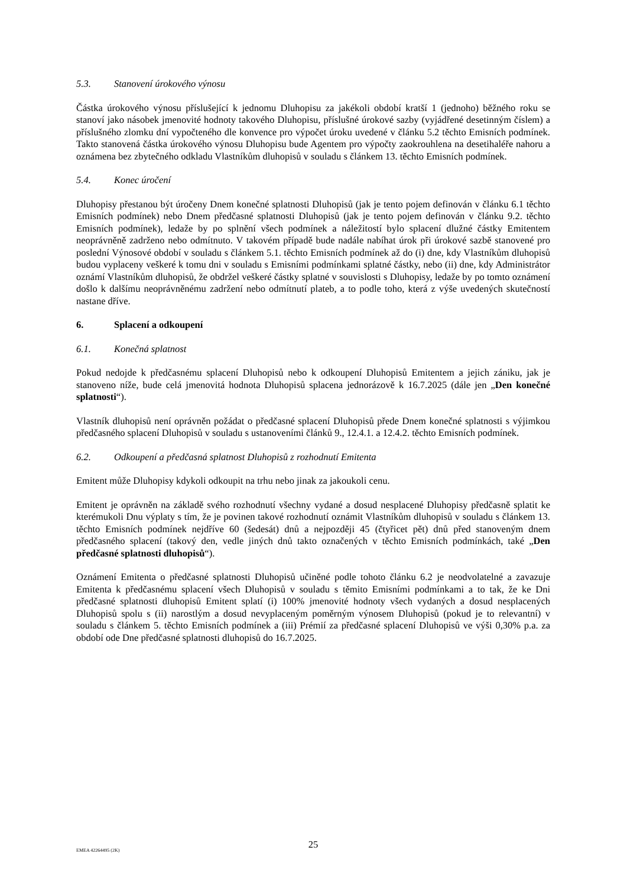5.3. Stanovení úrokového výnosu
Částka úrokového výnosu příslušející k jednomu Dluhopisu za jakékoli období kratší 1 (jednoho) běžného roku se stanoví jako násobek jmenovité hodnoty takového Dluhopisu, příslušné úrokové sazby (vyjádřené desetinným číslem) a příslušného zlomku dní vypočteného dle konvence pro výpočet úroku uvedené v článku 5.2 těchto Emisních podmínek. Takto stanovená částka úrokového výnosu Dluhopisu bude Agentem pro výpočty zaokrouhlena na desetihaléře nahoru a oznámena bez zbytečného odkladu Vlastníkům dluhopisů v souladu s článkem 13. těchto Emisních podmínek.
5.4. Konec úročení
Dluhopisy přestanou být úročeny Dnem konečné splatnosti Dluhopisů (jak je tento pojem definován v článku 6.1 těchto Emisních podmínek) nebo Dnem předčasné splatnosti Dluhopisů (jak je tento pojem definován v článku 9.2. těchto Emisních podmínek), ledaže by po splnění všech podmínek a náležitostí bylo splacení dlužné částky Emitentem neoprávněně zadrženo nebo odmítnuto. V takovém případě bude nadále nabíhat úrok při úrokové sazbě stanovené pro poslední Výnosové období v souladu s článkem 5.1. těchto Emisních podmínek až do (i) dne, kdy Vlastníkům dluhopisů budou vyplaceny veškeré k tomu dni v souladu s Emisními podmínkami splatné částky, nebo (ii) dne, kdy Administrátor oznámí Vlastníkům dluhopisů, že obdržel veškeré částky splatné v souvislosti s Dluhopisy, ledaže by po tomto oznámení došlo k dalšímu neoprávněnému zadržení nebo odmítnutí plateb, a to podle toho, která z výše uvedených skutečností nastane dříve.
6. Splacení a odkoupení
6.1. Konečná splatnost
Pokud nedojde k předčasnému splacení Dluhopisů nebo k odkoupení Dluhopisů Emitentem a jejich zániku, jak je stanoveno níže, bude celá jmenovitá hodnota Dluhopisů splacena jednorázově k 16.7.2025 (dále jen „Den konečné splatnosti“).
Vlastník dluhopisů není oprávněn požádat o předčasné splacení Dluhopisů přede Dnem konečné splatnosti s výjimkou předčasného splacení Dluhopisů v souladu s ustanoveními článků 9., 12.4.1. a 12.4.2. těchto Emisních podmínek.
6.2. Odkoupení a předčasná splatnost Dluhopisů z rozhodnutí Emitenta
Emitent může Dluhopisy kdykoli odkoupit na trhu nebo jinak za jakoukoli cenu.
Emitent je oprávněn na základě svého rozhodnutí všechny vydané a dosud nesplacené Dluhopisy předčasně splatit ke kterémukoli Dnu výplaty s tím, že je povinen takové rozhodnutí oznámit Vlastníkům dluhopisů v souladu s článkem 13. těchto Emisních podmínek nejdříve 60 (šedesát) dnů a nejpozději 45 (čtyřicet pět) dnů před stanoveným dnem předčasného splacení (takový den, vedle jiných dnů takto označených v těchto Emisních podmínkách, také „Den předčasné splatnosti dluhopisů“).
Oznámení Emitenta o předčasné splatnosti Dluhopisů učiněné podle tohoto článku 6.2 je neodvolatelné a zavazuje Emitenta k předčasnému splacení všech Dluhopisů v souladu s těmito Emisními podmínkami a to tak, že ke Dni předčasné splatnosti dluhopisů Emitent splatí (i) 100% jmenovité hodnoty všech vydaných a dosud nesplacených Dluhopisů spolu s (ii) narostlým a dosud nevyplaceným poměrným výnosem Dluhopisů (pokud je to relevantní) v souladu s článkem 5. těchto Emisních podmínek a (iii) Prémií za předčasné splacení Dluhopisů ve výši 0,30% p.a. za období ode Dne předčasné splatnosti dluhopisů do 16.7.2025.
25
EMEA 42264495 (2K)